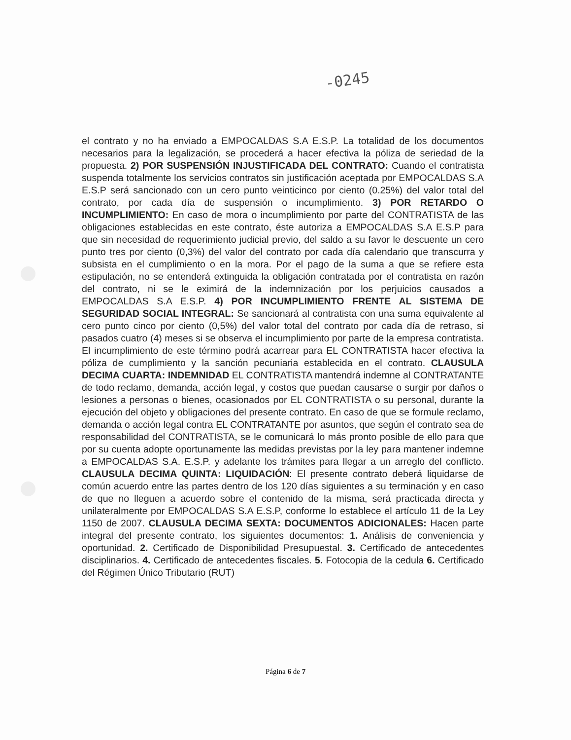-0245
el contrato y no ha enviado a EMPOCALDAS S.A E.S.P. La totalidad de los documentos necesarios para la legalización, se procederá a hacer efectiva la póliza de seriedad de la propuesta. 2) POR SUSPENSIÓN INJUSTIFICADA DEL CONTRATO: Cuando el contratista suspenda totalmente los servicios contratos sin justificación aceptada por EMPOCALDAS S.A E.S.P será sancionado con un cero punto veinticinco por ciento (0.25%) del valor total del contrato, por cada día de suspensión o incumplimiento. 3) POR RETARDO O INCUMPLIMIENTO: En caso de mora o incumplimiento por parte del CONTRATISTA de las obligaciones establecidas en este contrato, éste autoriza a EMPOCALDAS S.A E.S.P para que sin necesidad de requerimiento judicial previo, del saldo a su favor le descuente un cero punto tres por ciento (0,3%) del valor del contrato por cada día calendario que transcurra y subsista en el cumplimiento o en la mora. Por el pago de la suma a que se refiere esta estipulación, no se entenderá extinguida la obligación contratada por el contratista en razón del contrato, ni se le eximirá de la indemnización por los perjuicios causados a EMPOCALDAS S.A E.S.P. 4) POR INCUMPLIMIENTO FRENTE AL SISTEMA DE SEGURIDAD SOCIAL INTEGRAL: Se sancionará al contratista con una suma equivalente al cero punto cinco por ciento (0,5%) del valor total del contrato por cada día de retraso, si pasados cuatro (4) meses si se observa el incumplimiento por parte de la empresa contratista. El incumplimiento de este término podrá acarrear para EL CONTRATISTA hacer efectiva la póliza de cumplimiento y la sanción pecuniaria establecida en el contrato. CLAUSULA DECIMA CUARTA: INDEMNIDAD EL CONTRATISTA mantendrá indemne al CONTRATANTE de todo reclamo, demanda, acción legal, y costos que puedan causarse o surgir por daños o lesiones a personas o bienes, ocasionados por EL CONTRATISTA o su personal, durante la ejecución del objeto y obligaciones del presente contrato. En caso de que se formule reclamo, demanda o acción legal contra EL CONTRATANTE por asuntos, que según el contrato sea de responsabilidad del CONTRATISTA, se le comunicará lo más pronto posible de ello para que por su cuenta adopte oportunamente las medidas previstas por la ley para mantener indemne a EMPOCALDAS S.A. E.S.P. y adelante los trámites para llegar a un arreglo del conflicto. CLAUSULA DECIMA QUINTA: LIQUIDACIÓN: El presente contrato deberá liquidarse de común acuerdo entre las partes dentro de los 120 días siguientes a su terminación y en caso de que no lleguen a acuerdo sobre el contenido de la misma, será practicada directa y unilateralmente por EMPOCALDAS S.A E.S.P, conforme lo establece el artículo 11 de la Ley 1150 de 2007. CLAUSULA DECIMA SEXTA: DOCUMENTOS ADICIONALES: Hacen parte integral del presente contrato, los siguientes documentos: 1. Análisis de conveniencia y oportunidad. 2. Certificado de Disponibilidad Presupuestal. 3. Certificado de antecedentes disciplinarios. 4. Certificado de antecedentes fiscales. 5. Fotocopia de la cedula 6. Certificado del Régimen Único Tributario (RUT)
Página 6 de 7